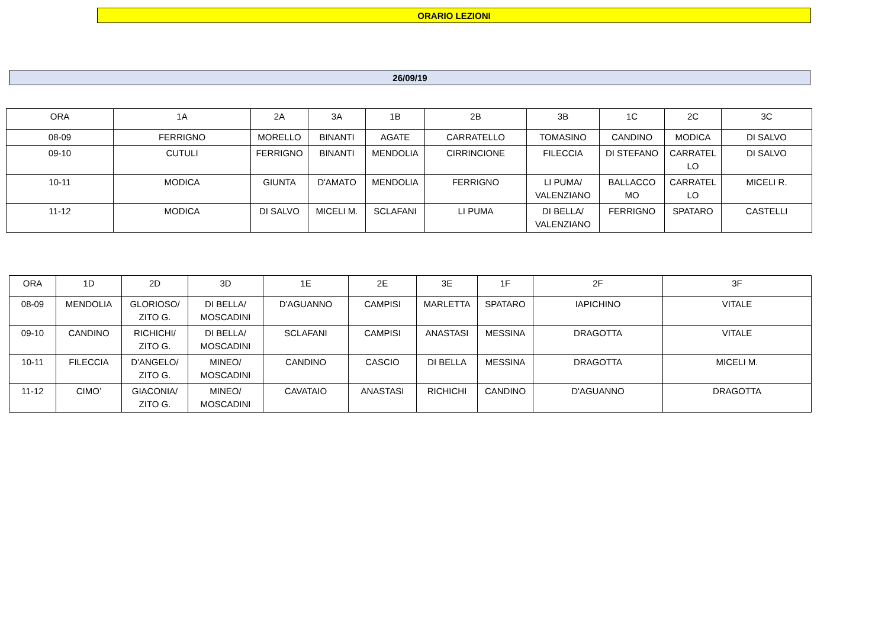ORARIO LEZIONI
26/09/19
| ORA | 1A | 2A | 3A | 1B | 2B | 3B | 1C | 2C | 3C |
| 08-09 | FERRIGNO | MORELLO | BINANTI | AGATE | CARRATELLO | TOMASINO | CANDINO | MODICA | DI SALVO |
| 09-10 | CUTULI | FERRIGNO | BINANTI | MENDOLIA | CIRRINCIONE | FILECCIA | DI STEFANO | CARRATEL LO | DI SALVO |
| 10-11 | MODICA | GIUNTA | D'AMATO | MENDOLIA | FERRIGNO | LI PUMA/ VALENZIANO | BALLACCO MO | CARRATEL LO | MICELI R. |
| 11-12 | MODICA | DI SALVO | MICELI M. | SCLAFANI | LI PUMA | DI BELLA/ VALENZIANO | FERRIGNO | SPATARO | CASTELLI |
| ORA | 1D | 2D | 3D | 1E | 2E | 3E | 1F | 2F | 3F |
| 08-09 | MENDOLIA | GLORIOSO/ ZITO G. | DI BELLA/ MOSCADINI | D'AGUANNO | CAMPISI | MARLETTA | SPATARO | IAPICHINO | VITALE |
| 09-10 | CANDINO | RICHICHI/ ZITO G. | DI BELLA/ MOSCADINI | SCLAFANI | CAMPISI | ANASTASI | MESSINA | DRAGOTTA | VITALE |
| 10-11 | FILECCIA | D'ANGELO/ ZITO G. | MINEO/ MOSCADINI | CANDINO | CASCIO | DI BELLA | MESSINA | DRAGOTTA | MICELI M. |
| 11-12 | CIMO’ | GIACONIA/ ZITO G. | MINEO/ MOSCADINI | CAVATAIO | ANASTASI | RICHICHI | CANDINO | D'AGUANNO | DRAGOTTA |